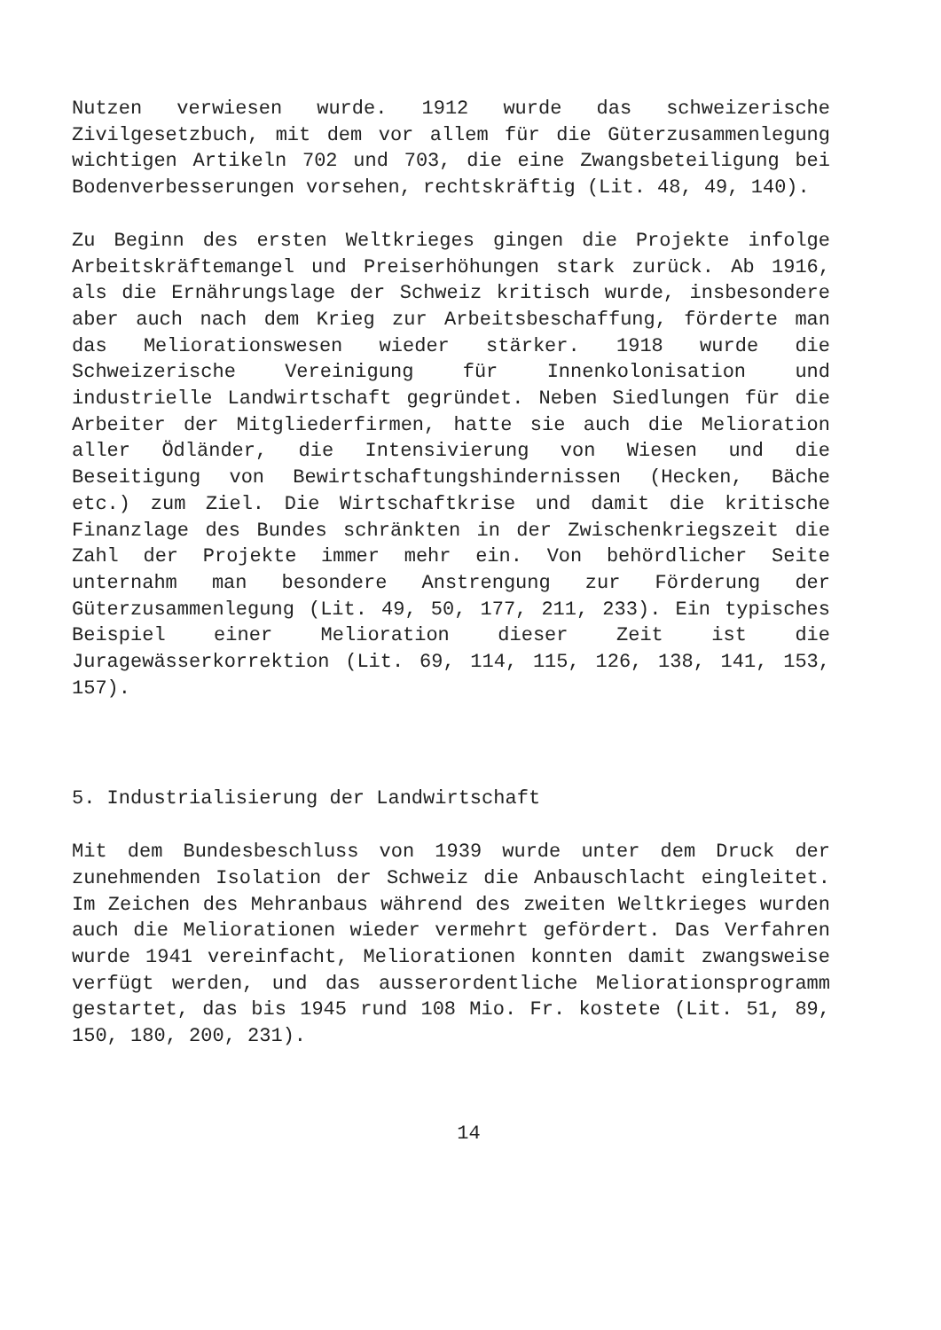Nutzen verwiesen wurde. 1912 wurde das schweizerische Zivilgesetzbuch, mit dem vor allem für die Güterzusammenlegung wichtigen Artikeln 702 und 703, die eine Zwangsbeteiligung bei Bodenverbesserungen vorsehen, rechtskräftig (Lit. 48, 49, 140).
Zu Beginn des ersten Weltkrieges gingen die Projekte infolge Arbeitskräftemangel und Preiserhöhungen stark zurück. Ab 1916, als die Ernährungslage der Schweiz kritisch wurde, insbesondere aber auch nach dem Krieg zur Arbeitsbeschaffung, förderte man das Meliorationswesen wieder stärker. 1918 wurde die Schweizerische Vereinigung für Innenkolonisation und industrielle Landwirtschaft gegründet. Neben Siedlungen für die Arbeiter der Mitgliederfirmen, hatte sie auch die Melioration aller Ödländer, die Intensivierung von Wiesen und die Beseitigung von Bewirtschaftungshindernissen (Hecken, Bäche etc.) zum Ziel. Die Wirtschaftkrise und damit die kritische Finanzlage des Bundes schränkten in der Zwischenkriegszeit die Zahl der Projekte immer mehr ein. Von behördlicher Seite unternahm man besondere Anstrengung zur Förderung der Güterzusammenlegung (Lit. 49, 50, 177, 211, 233). Ein typisches Beispiel einer Melioration dieser Zeit ist die Juragewässerkorrektion (Lit. 69, 114, 115, 126, 138, 141, 153, 157).
5. Industrialisierung der Landwirtschaft
Mit dem Bundesbeschluss von 1939 wurde unter dem Druck der zunehmenden Isolation der Schweiz die Anbauschlacht eingleitet. Im Zeichen des Mehranbaus während des zweiten Weltkrieges wurden auch die Meliorationen wieder vermehrt gefördert. Das Verfahren wurde 1941 vereinfacht, Meliorationen konnten damit zwangsweise verfügt werden, und das ausserordentliche Meliorationsprogramm gestartet, das bis 1945 rund 108 Mio. Fr. kostete (Lit. 51, 89, 150, 180, 200, 231).
14